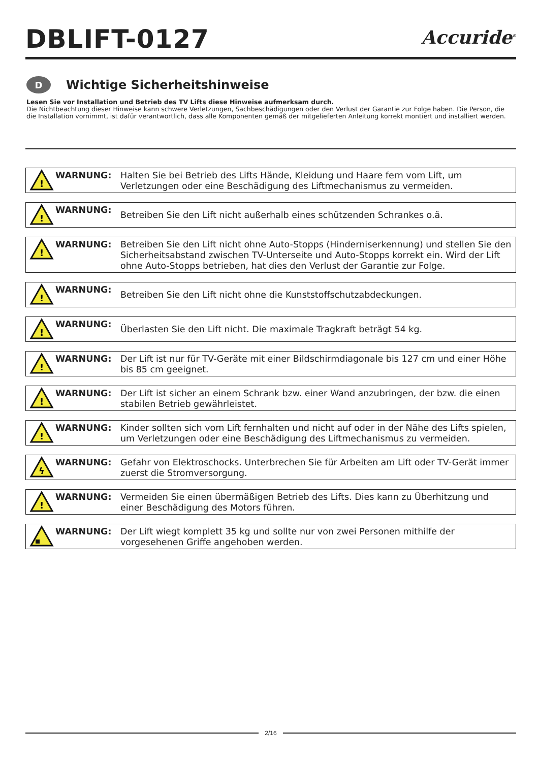DBLIFT-0127
Accuride<sup>®</sup>
D Wichtige Sicherheitshinweise
Lesen Sie vor Installation und Betrieb des TV Lifts diese Hinweise aufmerksam durch.
Die Nichtbeachtung dieser Hinweise kann schwere Verletzungen, Sachbeschädigungen oder den Verlust der Garantie zur Folge haben. Die Person, die die Installation vornimmt, ist dafür verantwortlich, dass alle Komponenten gemäß der mitgelieferten Anleitung korrekt montiert und installiert werden.
!
WARNUNG: Halten Sie bei Betrieb des Lifts Hände, Kleidung und Haare fern vom Lift, um Verletzungen oder eine Beschädigung des Liftmechanismus zu vermeiden.
!
WARNUNG:
Betreiben Sie den Lift nicht außerhalb eines schützenden Schrankes o.ä.
!
WARNUNG: Betreiben Sie den Lift nicht ohne Auto-Stopps (Hinderniserkennung) und stellen Sie den Sicherheitsabstand zwischen TV-Unterseite und Auto-Stopps korrekt ein. Wird der Lift ohne Auto-Stopps betrieben, hat dies den Verlust der Garantie zur Folge.
!
WARNUNG:
Betreiben Sie den Lift nicht ohne die Kunststoffschutzabdeckungen.
!
WARNUNG:
Überlasten Sie den Lift nicht. Die maximale Tragkraft beträgt 54 kg.
!
WARNUNG: Der Lift ist nur für TV-Geräte mit einer Bildschirmdiagonale bis 127 cm und einer Höhe bis 85 cm geeignet.
!
WARNUNG: Der Lift ist sicher an einem Schrank bzw. einer Wand anzubringen, der bzw. die einen stabilen Betrieb gewährleistet.
!
WARNUNG: Kinder sollten sich vom Lift fernhalten und nicht auf oder in der Nähe des Lifts spielen, um Verletzungen oder eine Beschädigung des Liftmechanismus zu vermeiden.
ϟ
WARNUNG: Gefahr von Elektroschocks. Unterbrechen Sie für Arbeiten am Lift oder TV-Gerät immer zuerst die Stromversorgung.
!
WARNUNG: Vermeiden Sie einen übermäßigen Betrieb des Lifts. Dies kann zu Überhitzung und einer Beschädigung des Motors führen.
WARNUNG: Der Lift wiegt komplett 35 kg und sollte nur von zwei Personen mithilfe der vorgesehenen Griffe angehoben werden.
2/16